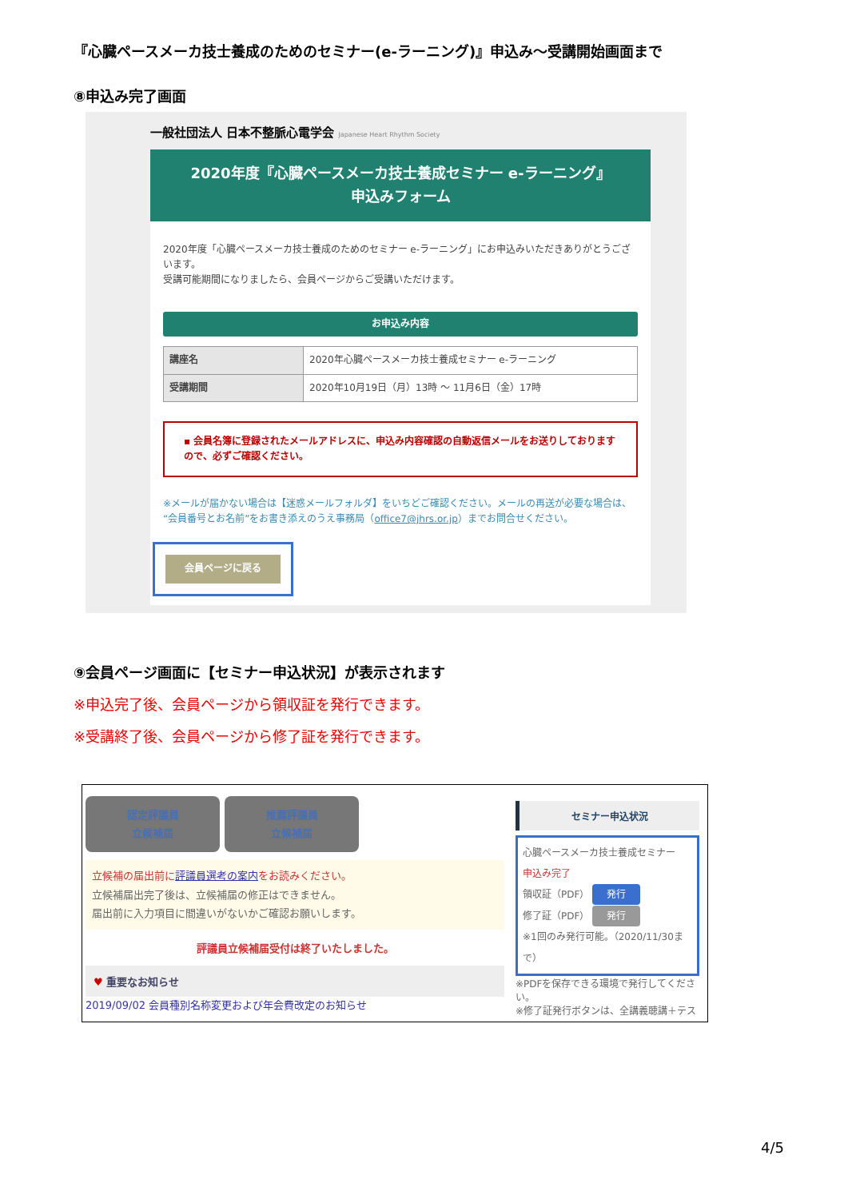『心臓ペースメーカ技士養成のためのセミナー(e-ラーニング)』申込み～受講開始画面まで
⑧申込み完了画面
一般社団法人 日本不整脈心電学会 Japanese Heart Rhythm Society
2020年度『心臓ペースメーカ技士養成セミナー e-ラーニング』
申込みフォーム
2020年度「心臓ペースメーカ技士養成のためのセミナー e-ラーニング」にお申込みいただきありがとうございます。
受講可能期間になりましたら、会員ページからご受講いただけます。
お申込み内容
| 講座名 | 2020年心臓ペースメーカ技士養成セミナー e-ラーニング |
| 受講期間 | 2020年10月19日（月）13時 ～ 11月6日（金）17時 |
▪ 会員名簿に登録されたメールアドレスに、申込み内容確認の自動返信メールをお送りしておりますので、必ずご確認ください。
※メールが届かない場合は【迷惑メールフォルダ】をいちどご確認ください。メールの再送が必要な場合は、“会員番号とお名前”をお書き添えのうえ事務局（office7@jhrs.or.jp）までお問合せください。
会員ページに戻る
⑨会員ページ画面に【セミナー申込状況】が表示されます
※申込完了後、会員ページから領収証を発行できます。
※受講終了後、会員ページから修了証を発行できます。
認定評議員
立候補届 推薦評議員
立候補届
立候補の届出前に評議員選考の案内をお読みください。
立候補届出完了後は、立候補届の修正はできません。
届出前に入力項目に間違いがないかご確認お願いします。
評議員立候補届受付は終了いたしました。
♥ 重要なお知らせ
2019/09/02 会員種別名称変更および年会費改定のお知らせ
セミナー申込状況
心臓ペースメーカ技士養成セミナー
申込み完了
領収証（PDF） 発行
修了証（PDF） 発行
※1回のみ発行可能。（2020/11/30まで）
※PDFを保存できる環境で発行してください。
※修了証発行ボタンは、全講義聴講＋テス
4/5